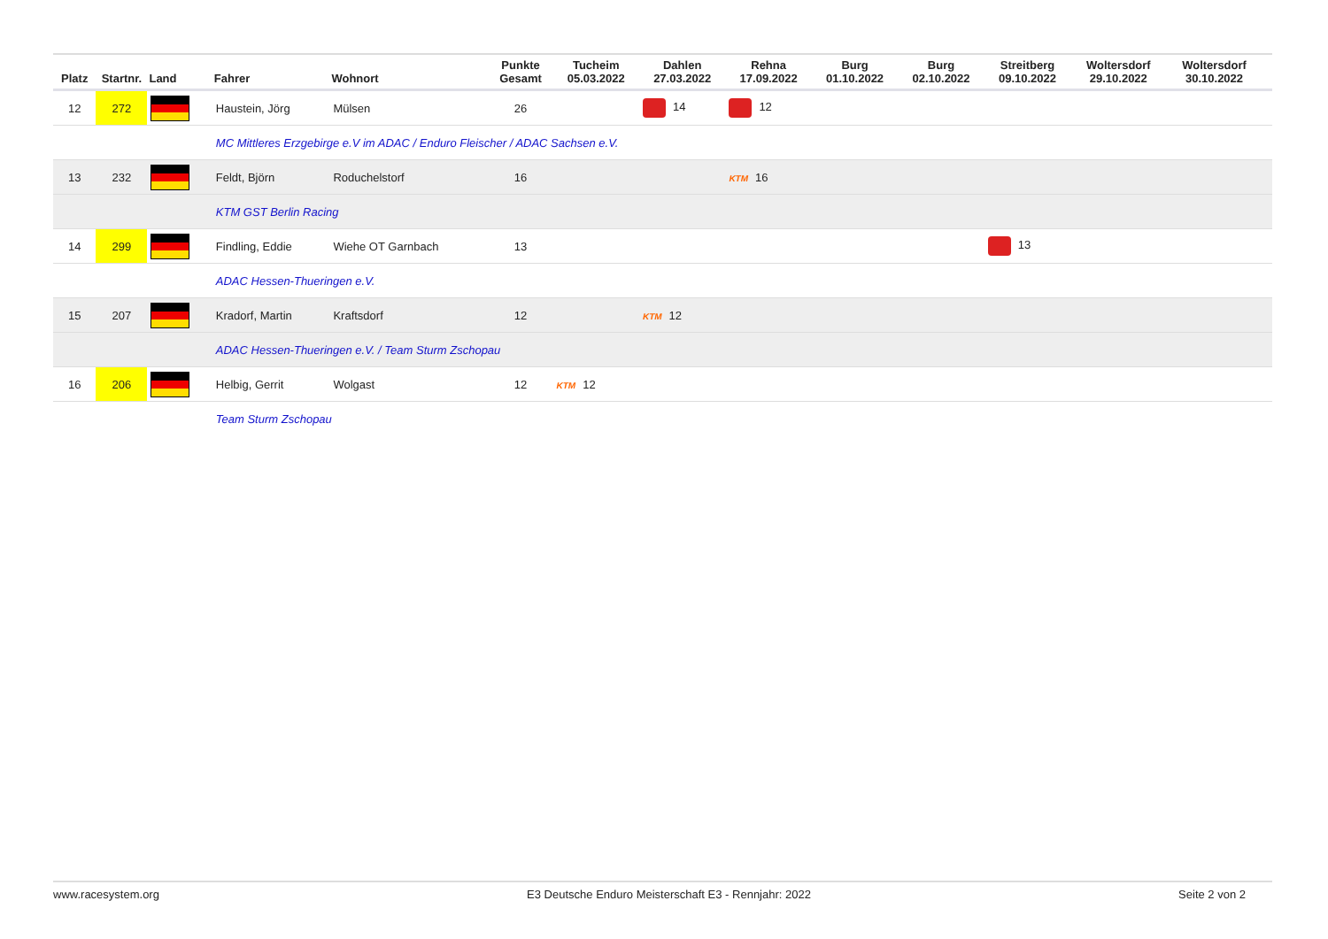| Platz | Startnr. | Land | Fahrer | Wohnort | Punkte Gesamt | Tucheim 05.03.2022 | Dahlen 27.03.2022 | Rehna 17.09.2022 | Burg 01.10.2022 | Burg 02.10.2022 | Streitberg 09.10.2022 | Woltersdorf 29.10.2022 | Woltersdorf 30.10.2022 | |
| --- | --- | --- | --- | --- | --- | --- | --- | --- | --- | --- | --- | --- | --- | --- |
| 12 | 272 | | Haustein, Jörg | Mülsen | 26 | | 14 | 12 | | | | | | |
| | | | MC Mittleres Erzgebirge e.V im ADAC / Enduro Fleischer / ADAC Sachsen e.V. | | | | | | | | | | | |
| 13 | 232 | | Feldt, Björn | Roduchelstorf | 16 | | | KTM 16 | | | | | | |
| | | | KTM GST Berlin Racing | | | | | | | | | | | |
| 14 | 299 | | Findling, Eddie | Wiehe OT Garnbach | 13 | | | | | | 13 | | | |
| | | | ADAC Hessen-Thueringen e.V. | | | | | | | | | | | |
| 15 | 207 | | Kradorf, Martin | Kraftsdorf | 12 | | KTM 12 | | | | | | | |
| | | | ADAC Hessen-Thueringen e.V. / Team Sturm Zschopau | | | | | | | | | | | |
| 16 | 206 | | Helbig, Gerrit | Wolgast | 12 | KTM 12 | | | | | | | | |
| | | | Team Sturm Zschopau | | | | | | | | | | | |
www.racesystem.org E3 Deutsche Enduro Meisterschaft E3 - Rennjahr: 2022 Seite 2 von 2